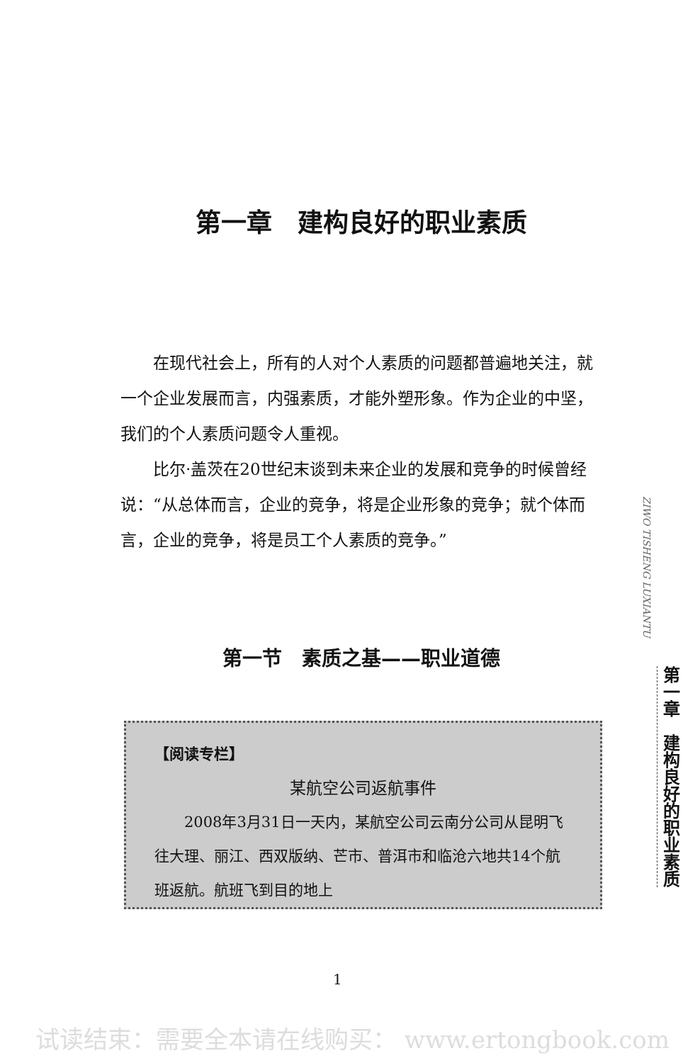第一章　建构良好的职业素质
在现代社会上，所有的人对个人素质的问题都普遍地关注，就一个企业发展而言，内强素质，才能外塑形象。作为企业的中坚，我们的个人素质问题令人重视。
比尔·盖茨在20世纪末谈到未来企业的发展和竞争的时候曾经说：“从总体而言，企业的竞争，将是企业形象的竞争；就个体而言，企业的竞争，将是员工个人素质的竞争。”
第一节　素质之基——职业道德
【阅读专栏】
某航空公司返航事件
2008年3月31日一天内，某航空公司云南分公司从昆明飞往大理、丽江、西双版纳、芒市、普洱市和临沧六地共14个航班返航。航班飞到目的地上
1
ZIWO TISHENG LUXIANTU
第一章　建构良好的职业素质
试读结束：需要全本请在线购买： www.ertongbook.com